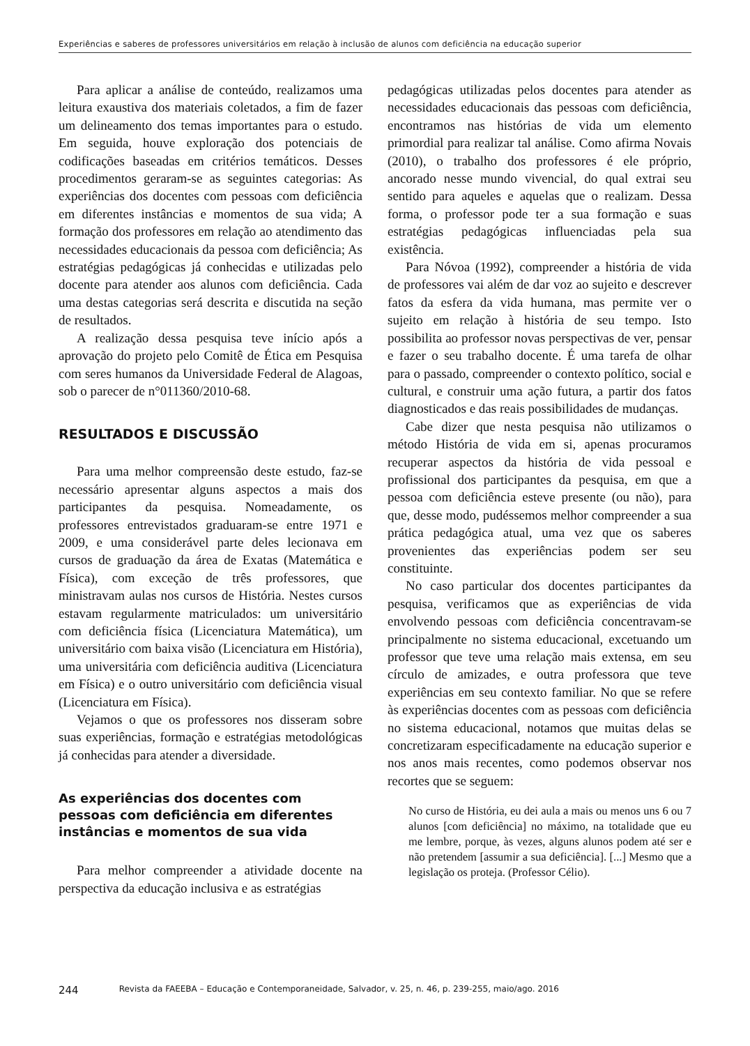Experiências e saberes de professores universitários em relação à inclusão de alunos com deficiência na educação superior
Para aplicar a análise de conteúdo, realizamos uma leitura exaustiva dos materiais coletados, a fim de fazer um delineamento dos temas importantes para o estudo. Em seguida, houve exploração dos potenciais de codificações baseadas em critérios temáticos. Desses procedimentos geraram-se as seguintes categorias: As experiências dos docentes com pessoas com deficiência em diferentes instâncias e momentos de sua vida; A formação dos professores em relação ao atendimento das necessidades educacionais da pessoa com deficiência; As estratégias pedagógicas já conhecidas e utilizadas pelo docente para atender aos alunos com deficiência. Cada uma destas categorias será descrita e discutida na seção de resultados.
A realização dessa pesquisa teve início após a aprovação do projeto pelo Comitê de Ética em Pesquisa com seres humanos da Universidade Federal de Alagoas, sob o parecer de n°011360/2010-68.
RESULTADOS E DISCUSSÃO
Para uma melhor compreensão deste estudo, faz-se necessário apresentar alguns aspectos a mais dos participantes da pesquisa. Nomeadamente, os professores entrevistados graduaram-se entre 1971 e 2009, e uma considerável parte deles lecionava em cursos de graduação da área de Exatas (Matemática e Física), com exceção de três professores, que ministravam aulas nos cursos de História. Nestes cursos estavam regularmente matriculados: um universitário com deficiência física (Licenciatura Matemática), um universitário com baixa visão (Licenciatura em História), uma universitária com deficiência auditiva (Licenciatura em Física) e o outro universitário com deficiência visual (Licenciatura em Física).
Vejamos o que os professores nos disseram sobre suas experiências, formação e estratégias metodológicas já conhecidas para atender a diversidade.
As experiências dos docentes com pessoas com deficiência em diferentes instâncias e momentos de sua vida
Para melhor compreender a atividade docente na perspectiva da educação inclusiva e as estratégias
pedagógicas utilizadas pelos docentes para atender as necessidades educacionais das pessoas com deficiência, encontramos nas histórias de vida um elemento primordial para realizar tal análise. Como afirma Novais (2010), o trabalho dos professores é ele próprio, ancorado nesse mundo vivencial, do qual extrai seu sentido para aqueles e aquelas que o realizam. Dessa forma, o professor pode ter a sua formação e suas estratégias pedagógicas influenciadas pela sua existência.
Para Nóvoa (1992), compreender a história de vida de professores vai além de dar voz ao sujeito e descrever fatos da esfera da vida humana, mas permite ver o sujeito em relação à história de seu tempo. Isto possibilita ao professor novas perspectivas de ver, pensar e fazer o seu trabalho docente. É uma tarefa de olhar para o passado, compreender o contexto político, social e cultural, e construir uma ação futura, a partir dos fatos diagnosticados e das reais possibilidades de mudanças.
Cabe dizer que nesta pesquisa não utilizamos o método História de vida em si, apenas procuramos recuperar aspectos da história de vida pessoal e profissional dos participantes da pesquisa, em que a pessoa com deficiência esteve presente (ou não), para que, desse modo, pudéssemos melhor compreender a sua prática pedagógica atual, uma vez que os saberes provenientes das experiências podem ser seu constituinte.
No caso particular dos docentes participantes da pesquisa, verificamos que as experiências de vida envolvendo pessoas com deficiência concentravam-se principalmente no sistema educacional, excetuando um professor que teve uma relação mais extensa, em seu círculo de amizades, e outra professora que teve experiências em seu contexto familiar. No que se refere às experiências docentes com as pessoas com deficiência no sistema educacional, notamos que muitas delas se concretizaram especificadamente na educação superior e nos anos mais recentes, como podemos observar nos recortes que se seguem:
No curso de História, eu dei aula a mais ou menos uns 6 ou 7 alunos [com deficiência] no máximo, na totalidade que eu me lembre, porque, às vezes, alguns alunos podem até ser e não pretendem [assumir a sua deficiência]. [...] Mesmo que a legislação os proteja. (Professor Célio).
244 Revista da FAEEBA – Educação e Contemporaneidade, Salvador, v. 25, n. 46, p. 239-255, maio/ago. 2016